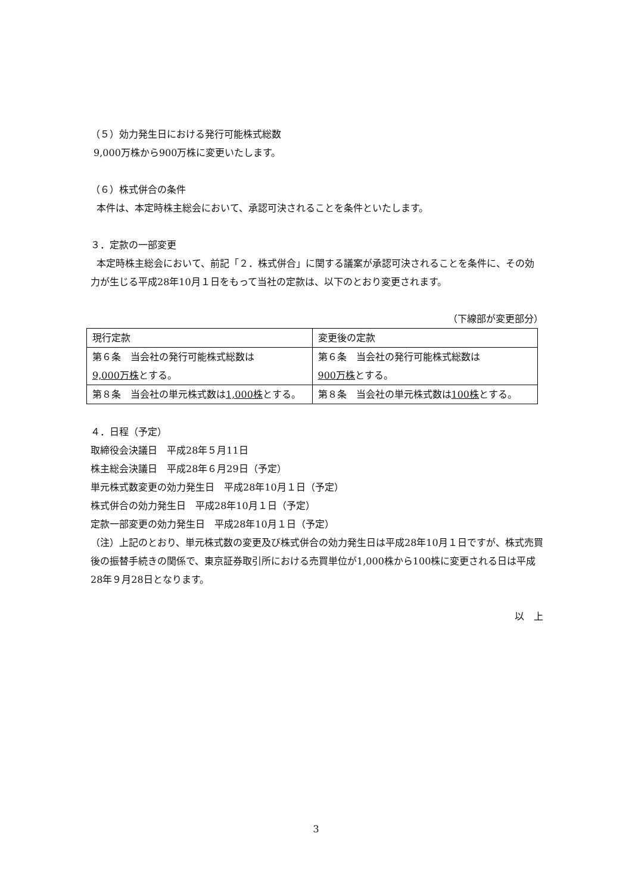（５）効力発生日における発行可能株式総数
9,000万株から900万株に変更いたします。
（６）株式併合の条件
本件は、本定時株主総会において、承認可決されることを条件といたします。
３．定款の一部変更
本定時株主総会において、前記「２．株式併合」に関する議案が承認可決されることを条件に、その効力が生じる平成28年10月１日をもって当社の定款は、以下のとおり変更されます。
（下線部が変更部分）
| 現行定款 | 変更後の定款 |
| 第６条 当会社の発行可能株式総数は 9,000万株 とする。 | 第６条 当会社の発行可能株式総数は 900万株 とする。 |
| 第８条 当会社の単元株式数は 1,000株 とする。 | 第８条 当会社の単元株式数は 100株 とする。 |
４．日程（予定）
取締役会決議日　平成28年５月11日
株主総会決議日　平成28年６月29日（予定）
単元株式数変更の効力発生日　平成28年10月１日（予定）
株式併合の効力発生日　平成28年10月１日（予定）
定款一部変更の効力発生日　平成28年10月１日（予定）
（注）上記のとおり、単元株式数の変更及び株式併合の効力発生日は平成28年10月１日ですが、株式売買後の振替手続きの関係で、東京証券取引所における売買単位が1,000株から100株に変更される日は平成28年９月28日となります。
以　上
3